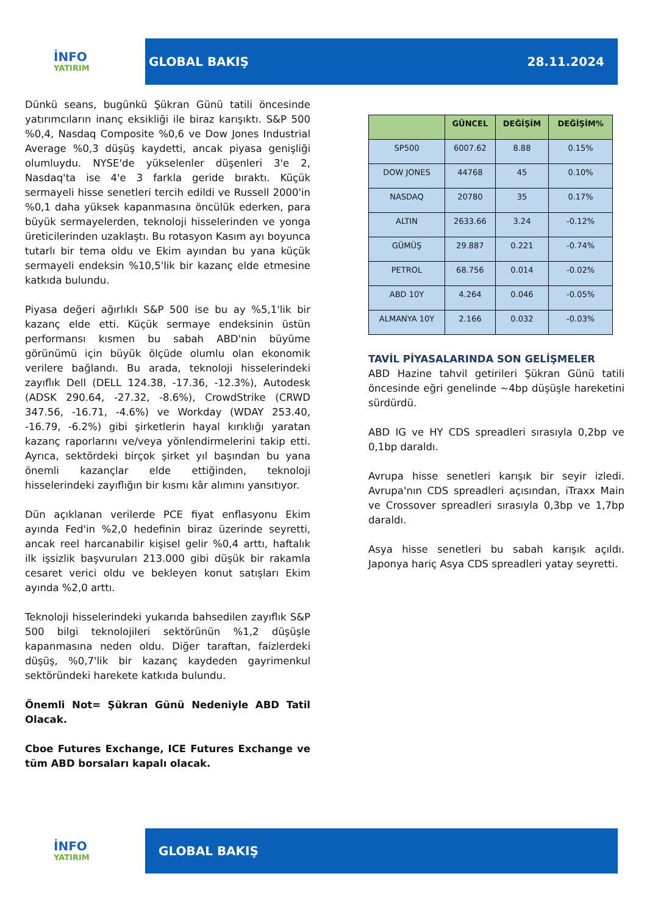İNFO
YATIRIM
GLOBAL BAKIŞ 28.11.2024
Dünkü seans, bugünkü Şükran Günü tatili öncesinde yatırımcıların inanç eksikliği ile biraz karışıktı. S&P 500 %0,4, Nasdaq Composite %0,6 ve Dow Jones Industrial Average %0,3 düşüş kaydetti, ancak piyasa genişliği olumluydu. NYSE'de yükselenler düşenleri 3'e 2, Nasdaq'ta ise 4'e 3 farkla geride bıraktı. Küçük sermayeli hisse senetleri tercih edildi ve Russell 2000'in %0,1 daha yüksek kapanmasına öncülük ederken, para büyük sermayelerden, teknoloji hisselerinden ve yonga üreticilerinden uzaklaştı. Bu rotasyon Kasım ayı boyunca tutarlı bir tema oldu ve Ekim ayından bu yana küçük sermayeli endeksin %10,5'lik bir kazanç elde etmesine katkıda bulundu.
Piyasa değeri ağırlıklı S&P 500 ise bu ay %5,1'lik bir kazanç elde etti. Küçük sermaye endeksinin üstün performansı kısmen bu sabah ABD'nin büyüme görünümü için büyük ölçüde olumlu olan ekonomik verilere bağlandı. Bu arada, teknoloji hisselerindeki zayıflık Dell (DELL 124.38, -17.36, -12.3%), Autodesk (ADSK 290.64, -27.32, -8.6%), CrowdStrike (CRWD 347.56, -16.71, -4.6%) ve Workday (WDAY 253.40, -16.79, -6.2%) gibi şirketlerin hayal kırıklığı yaratan kazanç raporlarını ve/veya yönlendirmelerini takip etti. Ayrıca, sektördeki birçok şirket yıl başından bu yana önemli kazançlar elde ettiğinden, teknoloji hisselerindeki zayıflığın bir kısmı kâr alımını yansıtıyor.
Dün açıklanan verilerde PCE fiyat enflasyonu Ekim ayında Fed'in %2,0 hedefinin biraz üzerinde seyretti, ancak reel harcanabilir kişisel gelir %0,4 arttı, haftalık ilk işsizlik başvuruları 213.000 gibi düşük bir rakamla cesaret verici oldu ve bekleyen konut satışları Ekim ayında %2,0 arttı.
Teknoloji hisselerindeki yukarıda bahsedilen zayıflık S&P 500 bilgi teknolojileri sektörünün %1,2 düşüşle kapanmasına neden oldu. Diğer taraftan, faizlerdeki düşüş, %0,7'lik bir kazanç kaydeden gayrimenkul sektöründeki harekete katkıda bulundu.
Önemli Not= Şükran Günü Nedeniyle ABD Tatil Olacak.
Cboe Futures Exchange, ICE Futures Exchange ve tüm ABD borsaları kapalı olacak.
| | GÜNCEL | DEĞİŞİM | DEĞİŞİM% |
| --- | --- | --- | --- |
| SP500 | 6007.62 | 8.88 | 0.15% |
| DOW JONES | 44768 | 45 | 0.10% |
| NASDAQ | 20780 | 35 | 0.17% |
| ALTIN | 2633.66 | 3.24 | -0.12% |
| GÜMÜŞ | 29.887 | 0.221 | -0.74% |
| PETROL | 68.756 | 0.014 | -0.02% |
| ABD 10Y | 4.264 | 0.046 | -0.05% |
| ALMANYA 10Y | 2.166 | 0.032 | -0.03% |
TAVİL PİYASALARINDA SON GELİŞMELER
ABD Hazine tahvil getirileri Şükran Günü tatili öncesinde eğri genelinde ~4bp düşüşle hareketini sürdürdü.
ABD IG ve HY CDS spreadleri sırasıyla 0,2bp ve 0,1bp daraldı.
Avrupa hisse senetleri karışık bir seyir izledi. Avrupa'nın CDS spreadleri açısından, iTraxx Main ve Crossover spreadleri sırasıyla 0,3bp ve 1,7bp daraldı.
Asya hisse senetleri bu sabah karışık açıldı. Japonya hariç Asya CDS spreadleri yatay seyretti.
İNFO
YATIRIM
GLOBAL BAKIŞ